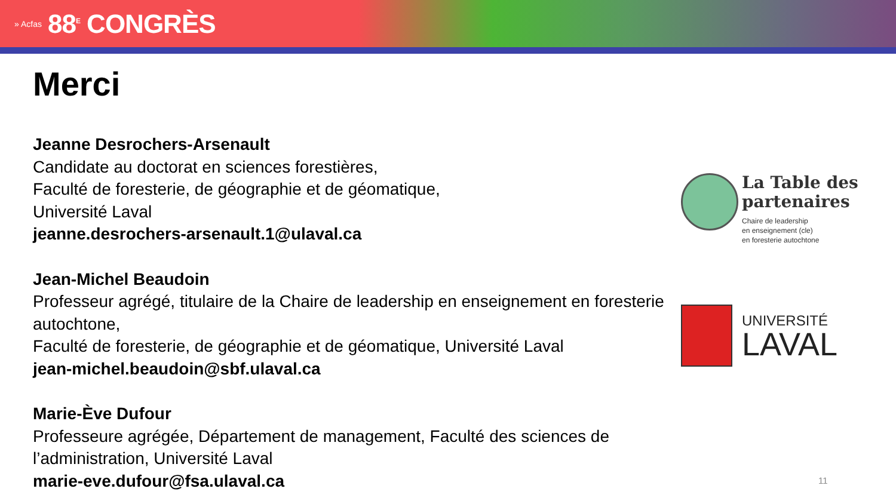» Acfas 88<sup>E</sup> CONGRÈS
Merci
Jeanne Desrochers-Arsenault
Candidate au doctorat en sciences forestières,
Faculté de foresterie, de géographie et de géomatique,
Université Laval
jeanne.desrochers-arsenault.1@ulaval.ca
Jean-Michel Beaudoin
Professeur agrégé, titulaire de la Chaire de leadership en enseignement en foresterie autochtone,
Faculté de foresterie, de géographie et de géomatique, Université Laval
jean-michel.beaudoin@sbf.ulaval.ca
Marie-Ève Dufour
Professeure agrégée, Département de management, Faculté des sciences de l’administration, Université Laval
marie-eve.dufour@fsa.ulaval.ca
La Table des partenaires
Chaire de leadership
en enseignement (cle)
en foresterie autochtone
UNIVERSITÉ
LAVAL
11